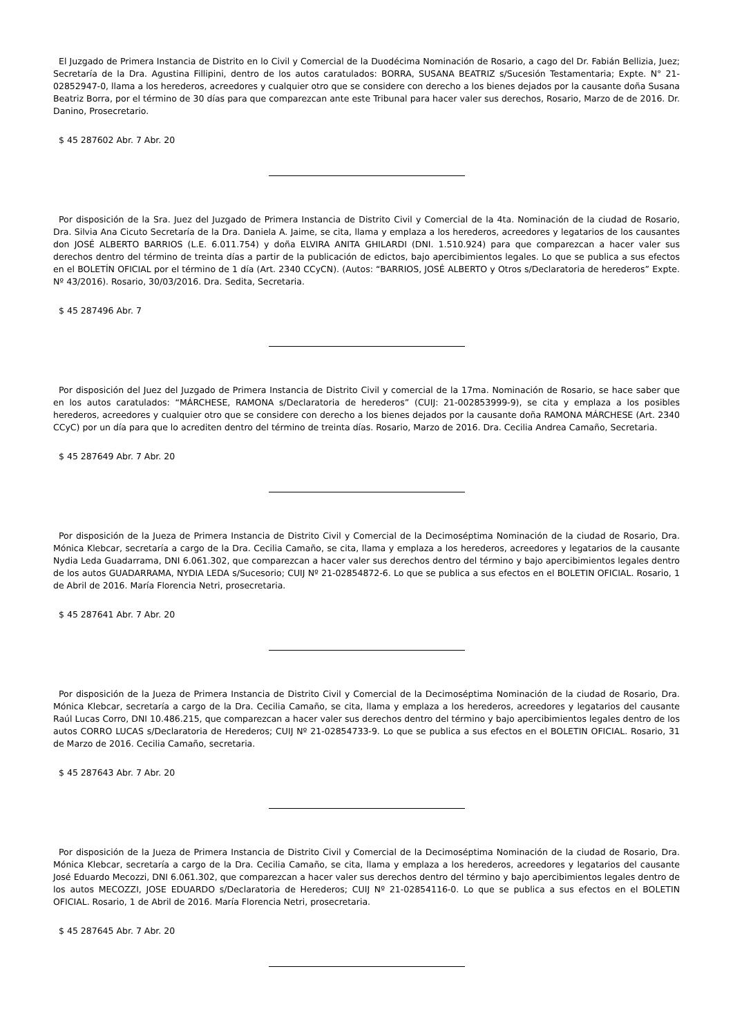El Juzgado de Primera Instancia de Distrito en lo Civil y Comercial de la Duodécima Nominación de Rosario, a cago del Dr. Fabián Bellizia, Juez; Secretaría de la Dra. Agustina Fillipini, dentro de los autos caratulados: BORRA, SUSANA BEATRIZ s/Sucesión Testamentaria; Expte. N° 21-02852947-0, llama a los herederos, acreedores y cualquier otro que se considere con derecho a los bienes dejados por la causante doña Susana Beatriz Borra, por el término de 30 días para que comparezcan ante este Tribunal para hacer valer sus derechos, Rosario, Marzo de de 2016. Dr. Danino, Prosecretario.
$ 45 287602 Abr. 7 Abr. 20
Por disposición de la Sra. Juez del Juzgado de Primera Instancia de Distrito Civil y Comercial de la 4ta. Nominación de la ciudad de Rosario, Dra. Silvia Ana Cicuto Secretaría de la Dra. Daniela A. Jaime, se cita, llama y emplaza a los herederos, acreedores y legatarios de los causantes don JOSÉ ALBERTO BARRIOS (L.E. 6.011.754) y doña ELVIRA ANITA GHILARDI (DNI. 1.510.924) para que comparezcan a hacer valer sus derechos dentro del término de treinta días a partir de la publicación de edictos, bajo apercibimientos legales. Lo que se publica a sus efectos en el BOLETÍN OFICIAL por el término de 1 día (Art. 2340 CCyCN). (Autos: “BARRIOS, JOSÉ ALBERTO y Otros s/Declaratoria de herederos” Expte. Nº 43/2016). Rosario, 30/03/2016. Dra. Sedita, Secretaria.
$ 45 287496 Abr. 7
Por disposición del Juez del Juzgado de Primera Instancia de Distrito Civil y comercial de la 17ma. Nominación de Rosario, se hace saber que en los autos caratulados: “MÁRCHESE, RAMONA s/Declaratoria de herederos” (CUIJ: 21-002853999-9), se cita y emplaza a los posibles herederos, acreedores y cualquier otro que se considere con derecho a los bienes dejados por la causante doña RAMONA MÁRCHESE (Art. 2340 CCyC) por un día para que lo acrediten dentro del término de treinta días. Rosario, Marzo de 2016. Dra. Cecilia Andrea Camaño, Secretaria.
$ 45 287649 Abr. 7 Abr. 20
Por disposición de la Jueza de Primera Instancia de Distrito Civil y Comercial de la Decimoséptima Nominación de la ciudad de Rosario, Dra. Mónica Klebcar, secretaría a cargo de la Dra. Cecilia Camaño, se cita, llama y emplaza a los herederos, acreedores y legatarios de la causante Nydia Leda Guadarrama, DNI 6.061.302, que comparezcan a hacer valer sus derechos dentro del término y bajo apercibimientos legales dentro de los autos GUADARRAMA, NYDIA LEDA s/Sucesorio; CUIJ Nº 21-02854872-6. Lo que se publica a sus efectos en el BOLETIN OFICIAL. Rosario, 1 de Abril de 2016. María Florencia Netri, prosecretaria.
$ 45 287641 Abr. 7 Abr. 20
Por disposición de la Jueza de Primera Instancia de Distrito Civil y Comercial de la Decimoséptima Nominación de la ciudad de Rosario, Dra. Mónica Klebcar, secretaría a cargo de la Dra. Cecilia Camaño, se cita, llama y emplaza a los herederos, acreedores y legatarios del causante Raúl Lucas Corro, DNI 10.486.215, que comparezcan a hacer valer sus derechos dentro del término y bajo apercibimientos legales dentro de los autos CORRO LUCAS s/Declaratoria de Herederos; CUIJ Nº 21-02854733-9. Lo que se publica a sus efectos en el BOLETIN OFICIAL. Rosario, 31 de Marzo de 2016. Cecilia Camaño, secretaria.
$ 45 287643 Abr. 7 Abr. 20
Por disposición de la Jueza de Primera Instancia de Distrito Civil y Comercial de la Decimoséptima Nominación de la ciudad de Rosario, Dra. Mónica Klebcar, secretaría a cargo de la Dra. Cecilia Camaño, se cita, llama y emplaza a los herederos, acreedores y legatarios del causante José Eduardo Mecozzi, DNI 6.061.302, que comparezcan a hacer valer sus derechos dentro del término y bajo apercibimientos legales dentro de los autos MECOZZI, JOSE EDUARDO s/Declaratoria de Herederos; CUIJ Nº 21-02854116-0. Lo que se publica a sus efectos en el BOLETIN OFICIAL. Rosario, 1 de Abril de 2016. María Florencia Netri, prosecretaria.
$ 45 287645 Abr. 7 Abr. 20